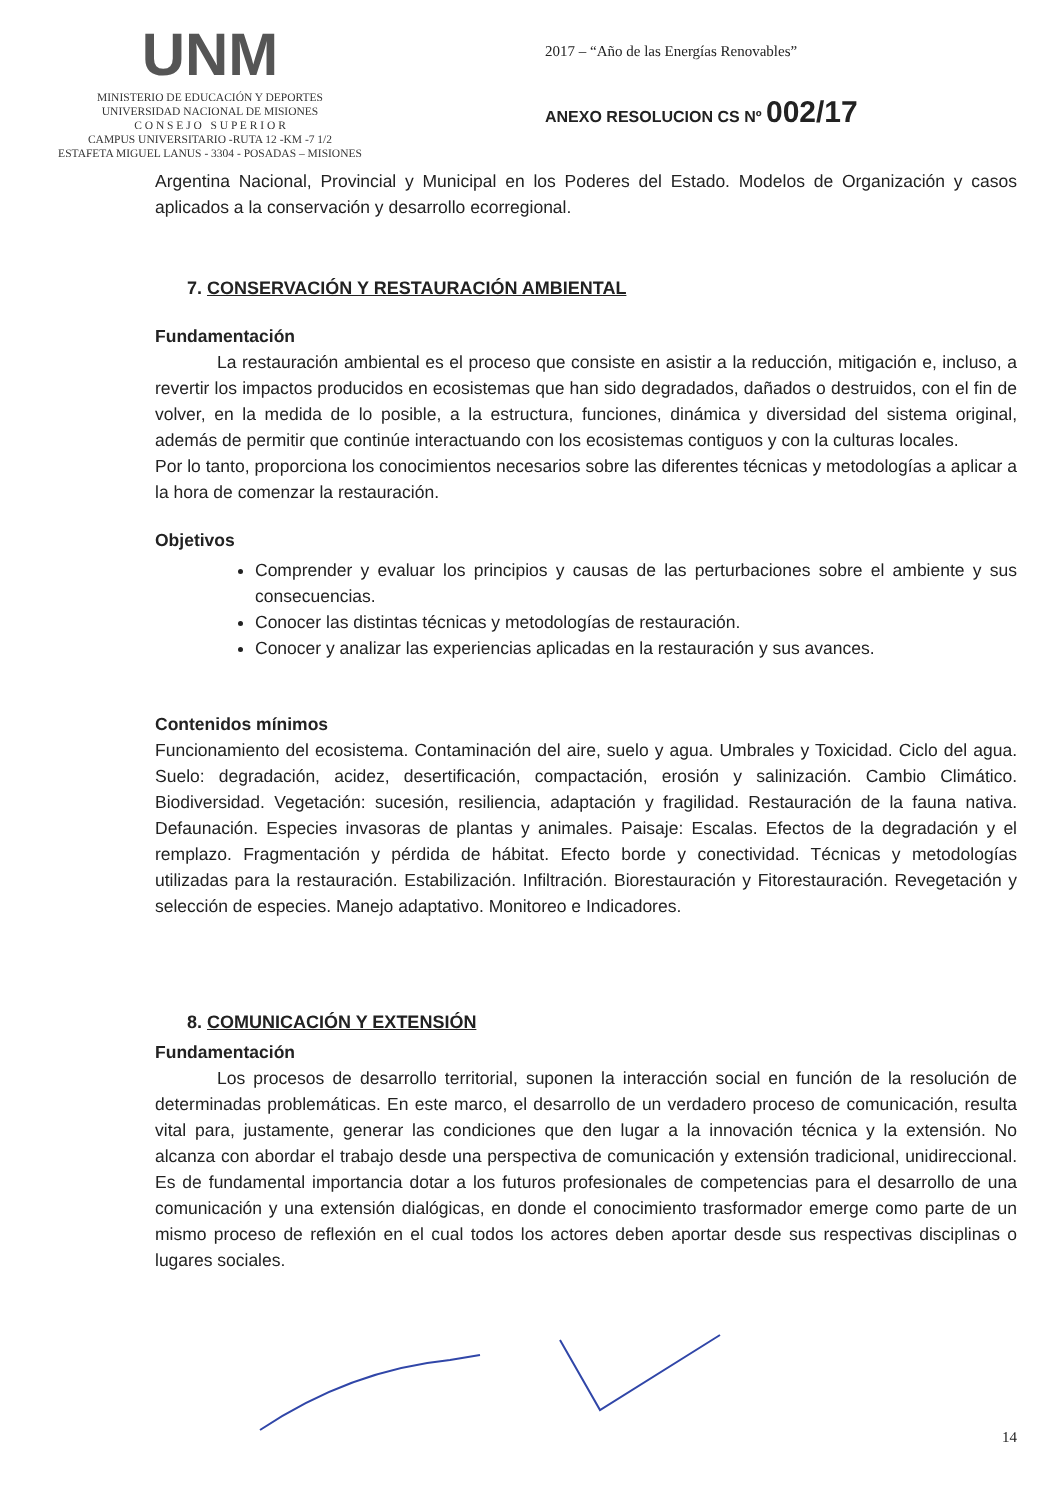UNM
MINISTERIO DE EDUCACIÓN Y DEPORTES
UNIVERSIDAD NACIONAL DE MISIONES
C O N S E J O S U P E R I O R
CAMPUS UNIVERSITARIO -RUTA 12 -KM -7 1/2
ESTAFETA MIGUEL LANUS - 3304 - POSADAS – MISIONES
2017 – “Año de las Energías Renovables”
ANEXO RESOLUCION CS Nº 002/17
Argentina Nacional, Provincial y Municipal en los Poderes del Estado. Modelos de Organización y casos aplicados a la conservación y desarrollo ecorregional.
7. CONSERVACIÓN Y RESTAURACIÓN AMBIENTAL
Fundamentación
La restauración ambiental es el proceso que consiste en asistir a la reducción, mitigación e, incluso, a revertir los impactos producidos en ecosistemas que han sido degradados, dañados o destruidos, con el fin de volver, en la medida de lo posible, a la estructura, funciones, dinámica y diversidad del sistema original, además de permitir que continúe interactuando con los ecosistemas contiguos y con la culturas locales.
Por lo tanto, proporciona los conocimientos necesarios sobre las diferentes técnicas y metodologías a aplicar a la hora de comenzar la restauración.
Objetivos
Comprender y evaluar los principios y causas de las perturbaciones sobre el ambiente y sus consecuencias.
Conocer las distintas técnicas y metodologías de restauración.
Conocer y analizar las experiencias aplicadas en la restauración y sus avances.
Contenidos mínimos
Funcionamiento del ecosistema. Contaminación del aire, suelo y agua. Umbrales y Toxicidad. Ciclo del agua. Suelo: degradación, acidez, desertificación, compactación, erosión y salinización. Cambio Climático. Biodiversidad. Vegetación: sucesión, resiliencia, adaptación y fragilidad. Restauración de la fauna nativa. Defaunación. Especies invasoras de plantas y animales. Paisaje: Escalas. Efectos de la degradación y el remplazo. Fragmentación y pérdida de hábitat. Efecto borde y conectividad. Técnicas y metodologías utilizadas para la restauración. Estabilización. Infiltración. Biorestauración y Fitorestauración. Revegetación y selección de especies. Manejo adaptativo. Monitoreo e Indicadores.
8. COMUNICACIÓN Y EXTENSIÓN
Fundamentación
Los procesos de desarrollo territorial, suponen la interacción social en función de la resolución de determinadas problemáticas. En este marco, el desarrollo de un verdadero proceso de comunicación, resulta vital para, justamente, generar las condiciones que den lugar a la innovación técnica y la extensión. No alcanza con abordar el trabajo desde una perspectiva de comunicación y extensión tradicional, unidireccional. Es de fundamental importancia dotar a los futuros profesionales de competencias para el desarrollo de una comunicación y una extensión dialógicas, en donde el conocimiento trasformador emerge como parte de un mismo proceso de reflexión en el cual todos los actores deben aportar desde sus respectivas disciplinas o lugares sociales.
14